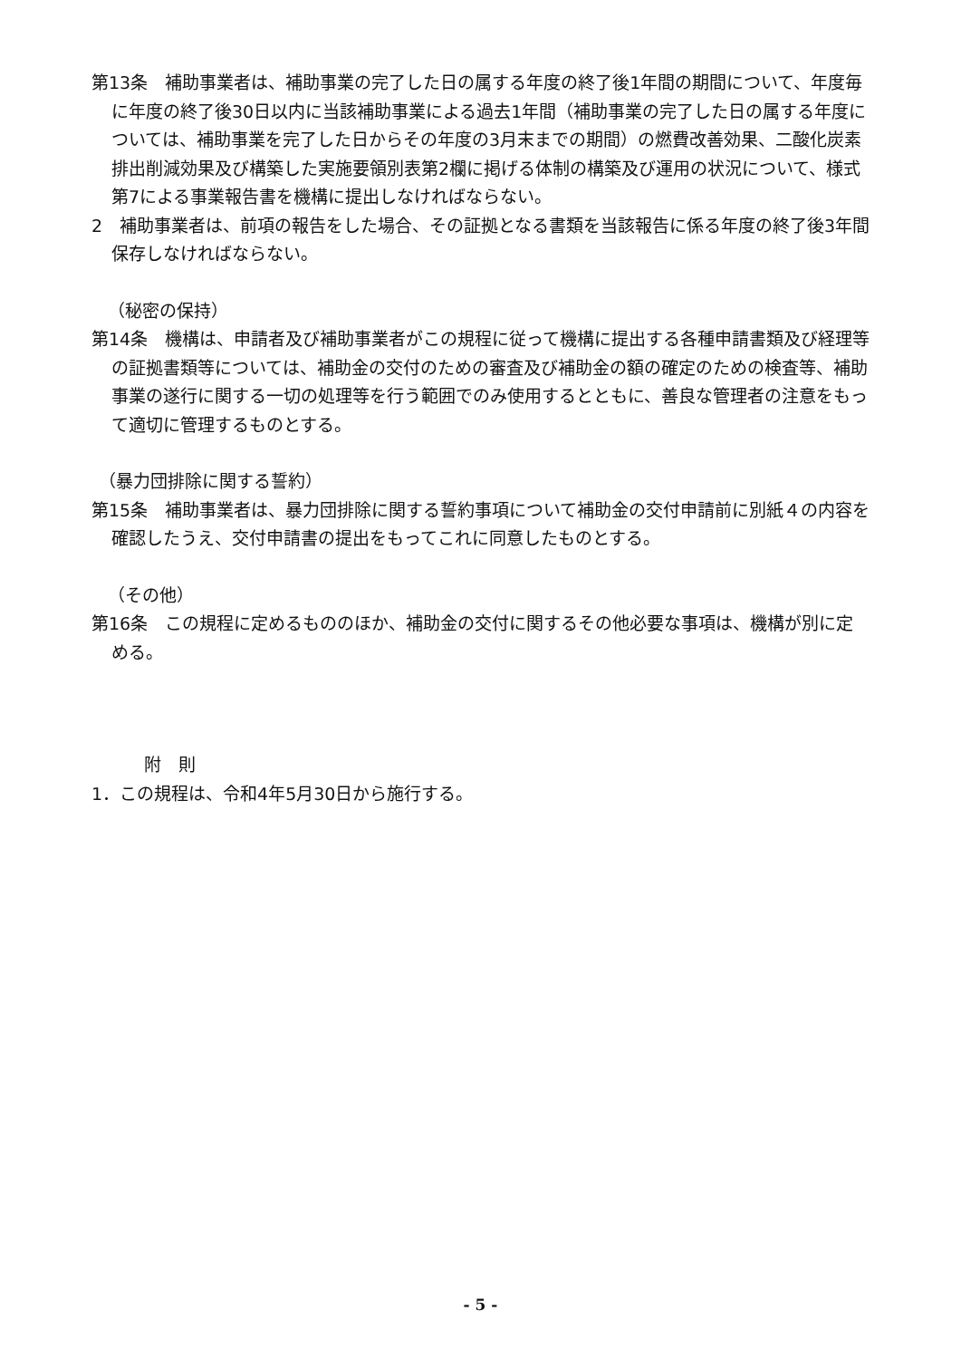第13条　補助事業者は、補助事業の完了した日の属する年度の終了後1年間の期間について、年度毎に年度の終了後30日以内に当該補助事業による過去1年間（補助事業の完了した日の属する年度については、補助事業を完了した日からその年度の3月末までの期間）の燃費改善効果、二酸化炭素排出削減効果及び構築した実施要領別表第2欄に掲げる体制の構築及び運用の状況について、様式第7による事業報告書を機構に提出しなければならない。
2　補助事業者は、前項の報告をした場合、その証拠となる書類を当該報告に係る年度の終了後3年間保存しなければならない。
（秘密の保持）
第14条　機構は、申請者及び補助事業者がこの規程に従って機構に提出する各種申請書類及び経理等の証拠書類等については、補助金の交付のための審査及び補助金の額の確定のための検査等、補助事業の遂行に関する一切の処理等を行う範囲でのみ使用するとともに、善良な管理者の注意をもって適切に管理するものとする。
（暴力団排除に関する誓約）
第15条　補助事業者は、暴力団排除に関する誓約事項について補助金の交付申請前に別紙４の内容を確認したうえ、交付申請書の提出をもってこれに同意したものとする。
（その他）
第16条　この規程に定めるもののほか、補助金の交付に関するその他必要な事項は、機構が別に定める。
附　則
1．この規程は、令和4年5月30日から施行する。
- 5 -